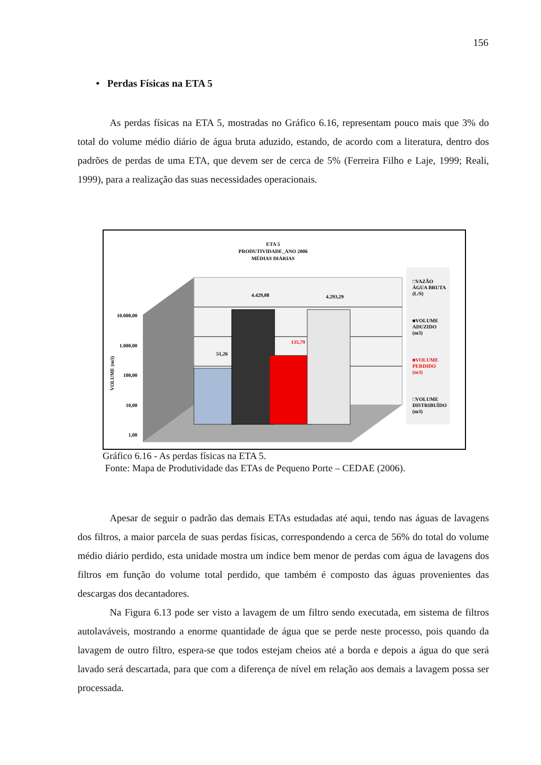156
• Perdas Físicas na ETA 5
As perdas físicas na ETA 5, mostradas no Gráfico 6.16, representam pouco mais que 3% do total do volume médio diário de água bruta aduzido, estando, de acordo com a literatura, dentro dos padrões de perdas de uma ETA, que devem ser de cerca de 5% (Ferreira Filho e Laje, 1999; Reali, 1999), para a realização das suas necessidades operacionais.
ETA 5
PRODUTIVIDADE_ANO 2006
MÉDIAS DIÁRIAS
10.000,00
1.000,00
100,00
10,00
1,00
VOLUME (m3)
51,26
4.429,08
135,79
4.293,29
□VAZÃO
ÁGUA BRUTA
(L/S)
■VOLUME
ADUZIDO
(m3)
■VOLUME
PERDIDO
(m3)
□VOLUME
DISTRIBUÍDO
(m3)
Gráfico 6.16 - As perdas físicas na ETA 5.
Fonte: Mapa de Produtividade das ETAs de Pequeno Porte – CEDAE (2006).
Apesar de seguir o padrão das demais ETAs estudadas até aqui, tendo nas águas de lavagens dos filtros, a maior parcela de suas perdas físicas, correspondendo a cerca de 56% do total do volume médio diário perdido, esta unidade mostra um índice bem menor de perdas com água de lavagens dos filtros em função do volume total perdido, que também é composto das águas provenientes das descargas dos decantadores.
Na Figura 6.13 pode ser visto a lavagem de um filtro sendo executada, em sistema de filtros autolaváveis, mostrando a enorme quantidade de água que se perde neste processo, pois quando da lavagem de outro filtro, espera-se que todos estejam cheios até a borda e depois a água do que será lavado será descartada, para que com a diferença de nível em relação aos demais a lavagem possa ser processada.